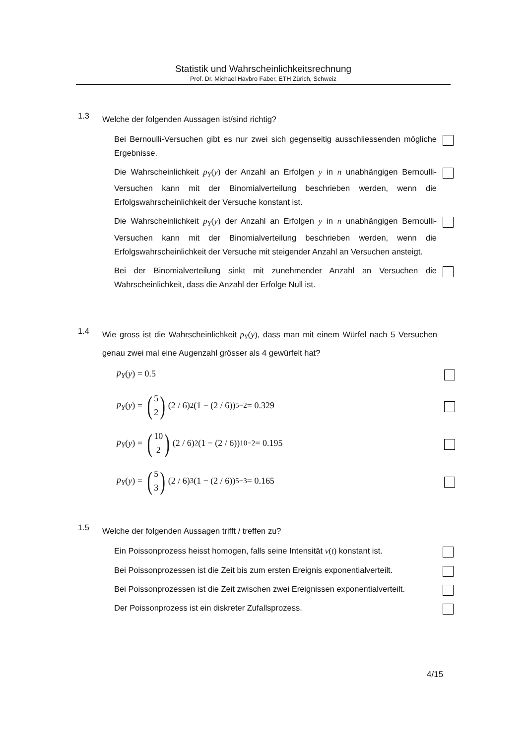Statistik und Wahrscheinlichkeitsrechnung
Prof. Dr. Michael Havbro Faber, ETH Zürich, Schweiz
1.3
Welche der folgenden Aussagen ist/sind richtig?
Bei Bernoulli-Versuchen gibt es nur zwei sich gegenseitig ausschliessenden mögliche Ergebnisse.
Die Wahrscheinlichkeit p<sub>Y</sub>(y) der Anzahl an Erfolgen y in n unabhängigen Bernoulli-Versuchen kann mit der Binomialverteilung beschrieben werden, wenn die Erfolgswahrscheinlichkeit der Versuche konstant ist.
Die Wahrscheinlichkeit p<sub>Y</sub>(y) der Anzahl an Erfolgen y in n unabhängigen Bernoulli-Versuchen kann mit der Binomialverteilung beschrieben werden, wenn die Erfolgswahrscheinlichkeit der Versuche mit steigender Anzahl an Versuchen ansteigt.
Bei der Binomialverteilung sinkt mit zunehmender Anzahl an Versuchen die Wahrscheinlichkeit, dass die Anzahl der Erfolge Null ist.
1.4
Wie gross ist die Wahrscheinlichkeit p<sub>Y</sub>(y), dass man mit einem Würfel nach 5 Versuchen genau zwei mal eine Augenzahl grösser als 4 gewürfelt hat?
p<sub>Y</sub> (y) = 0.5
p<sub>Y</sub> (y) = (5
2) (2 / 6)<sup>2</sup>(1 − (2 / 6))<sup>5−2</sup> = 0.329
p<sub>Y</sub> (y) = (10
2) (2 / 6)<sup>2</sup>(1 − (2 / 6))<sup>10−2</sup> = 0.195
p<sub>Y</sub> (y) = (5
3) (2 / 6)<sup>3</sup>(1 − (2 / 6))<sup>5−3</sup> = 0.165
1.5
Welche der folgenden Aussagen trifft / treffen zu?
Ein Poissonprozess heisst homogen, falls seine Intensität v(t) konstant ist.
Bei Poissonprozessen ist die Zeit bis zum ersten Ereignis exponentialverteilt.
Bei Poissonprozessen ist die Zeit zwischen zwei Ereignissen exponentialverteilt.
Der Poissonprozess ist ein diskreter Zufallsprozess.
4/15